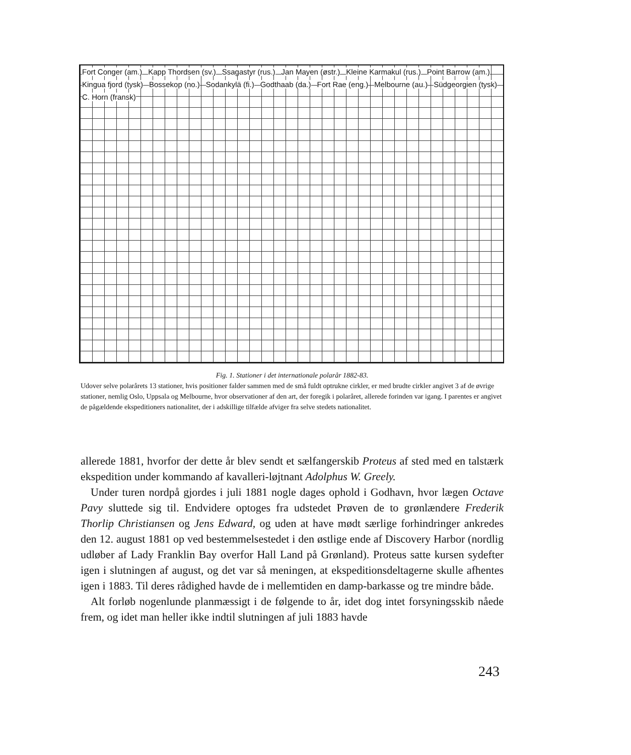Fort Conger (am.) Kapp Thordsen (sv.) Ssagastyr (rus.) Jan Mayen (østr.) Kleine Karmakul (rus.) Point Barrow (am.) Kingua fjord (tysk) Bossekop (no.) Sodankylä (fi.) Godthaab (da.) Fort Rae (eng.) Melbourne (au.) Südgeorgien (tysk) C. Horn (fransk)
Fig. 1. Stationer i det internationale polarår 1882-83.
Udover selve polarårets 13 stationer, hvis positioner falder sammen med de små fuldt optrukne cirkler, er med brudte cirkler angivet 3 af de øvrige stationer, nemlig Oslo, Uppsala og Melbourne, hvor observationer af den art, der foregik i polaråret, allerede forinden var igang. I parentes er angivet de pågældende ekspeditioners nationalitet, der i adskillige tilfælde afviger fra selve stedets nationalitet.
allerede 1881, hvorfor der dette år blev sendt et sælfangerskib Proteus af sted med en talstærk ekspedition under kommando af kavalleri-løjtnant Adolphus W. Greely.
Under turen nordpå gjordes i juli 1881 nogle dages ophold i Godhavn, hvor lægen Octave Pavy sluttede sig til. Endvidere optoges fra udstedet Prøven de to grønlændere Frederik Thorlip Christiansen og Jens Edward, og uden at have mødt særlige forhindringer ankredes den 12. august 1881 op ved bestemmelsestedet i den østlige ende af Discovery Harbor (nordlig udløber af Lady Franklin Bay overfor Hall Land på Grønland). Proteus satte kursen sydefter igen i slutningen af august, og det var så meningen, at ekspeditionsdeltagerne skulle afhentes igen i 1883. Til deres rådighed havde de i mellemtiden en damp-barkasse og tre mindre både.
Alt forløb nogenlunde planmæssigt i de følgende to år, idet dog intet forsyningsskib nåede frem, og idet man heller ikke indtil slutningen af juli 1883 havde
243